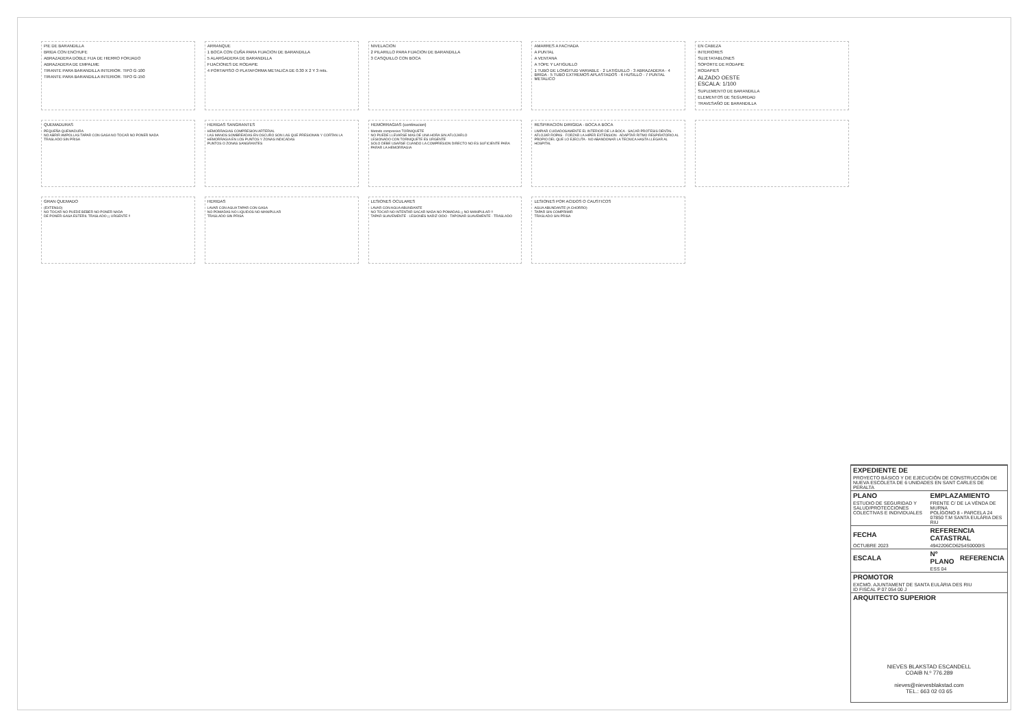PIE DE BARANDILLA
BRIDA CON ENCHUFE
ABRAZADERA DOBLE FIJA DE HIERRO FORJADO
ABRAZADERA DE EMPALME
TIRANTE PARA BARANDILLA INTERIOR. TIPO G-100
TIRANTE PARA BARANDILLA INTERIOR. TIPO G-150
ARRANQUE
1 BOCA CON CUÑA PARA FIJACION DE BARANDILLA
5 ALARGADERA DE BARANDILLA
FIJACIONES DE RODAPIE
4 PORTAPISO O PLATAFORMA METALICA DE 0.30 X 2 Y 3 mts.
NIVELACION
2 PILARILLO PARA FIJACION DE BARANDILLA
3 CASQUILLO CON BOCA
AMARRES A FACHADA
A PUNTAL
A VENTANA
A TOPE Y LATIGUILLO
1 TUBO DE LONGITUD VARIABLE · 2 LATIGUILLO · 3 ABRAZADERA · 4 BRIDA · 5 TUBO EXTREMOS APLASTADOS · 6 HUSILLO · 7 PUNTAL METALICO
EN CABEZA
INTERIORES
SUJETATABLONES
SOPORTE DE RODAPIE
RODAPIES
ALZADO OESTE
ESCALA: 1/100
SUPLEMENTO DE BARANDILLA
ELEMENTOS DE SEGURIDAD
TRAVESAÑO DE BARANDILLA
QUEMADURAS
PEQUEÑA QUEMADURA
NO ABRIR AMPOLLAS TAPAR CON GASA NO TOCAR NO PONER NADA
TRASLADO SIN PRISA
HERIDAS SANGRANTES
HEMORRAGIAS COMPRESION ARTERIAL
LAS MANOS SOMBREADAS EN OSCURO SON LAS QUE PRESIONAN Y CORTAN LA HEMORRAGIA EN LOS PUNTOS Y ZONAS INDICADAS
PUNTOS O ZONAS SANGRANTES
HEMORRAGIAS (continucion)
Metodo compresivo TORNIQUETE
NO PUEDE LLEVARSE MAS DE UNA HORA SIN AFLOJARLO
LESIONADO CON TORNIQUETE ES URGENTE
SOLO DEBE USARSE CUANDO LA COMPRESION DIRECTO NO ES SUFICIENTE PARA PARAR LA HEMORRAGIA
RESPIRACION DIRIGIDA - BOCA A BOCA
LIMPIAR CUIDADOSAMENTE EL INTERIOR DE LA BOCA · SACAR PROTESIS DENTAL · AFLOJAR ROPAS · FORZAR LA HIPER EXTENSION · ADAPTAR RITMO RESPIRATORIO AL PROPIO DEL QUE LO EJECUTA · NO ABANDONAR LA TECNICA HASTA LLEGAR AL HOSPITAL
GRAN QUEMADO
(EXTENSO)
NO TOCAR NO PUEDE BEBER NO PONER NADA
DE PONER-GASA ESTERIL TRASLADO ¡¡ URGENTE !!
HERIDAS
LAVAR CON AGUA TAPAR CON GASA
NO POMADAS NO LIQUIDOS NO MANIPULAR
TRASLADO SIN PRISA
LESIONES OCULARES
LAVAR CON AGUA ABUNDANTE
NO TOCAR NO INTENTAR SACAR NADA NO POMADAS ¡¡ NO MANIPULAR !!
TAPAR SUAVEMENTE · LESIONES NARIZ OIDO · TAPONAR SUAVEMENTE - TRASLADO
LESIONES POR ACIDOS O CAUSTICOS
AGUA ABUNDANTE (A CHORRO)
TAPAR SIN COMPRIMIR
TRASLADO SIN PRISA
| EXPEDIENTE DE | | |
| --- | --- | --- |
| PROYECTO BÁSICO Y DE EJECUCIÓN DE CONSTRUCCIÓN DE NUEVA ESCOLETA DE 6 UNIDADES EN SANT CARLES DE PERALTA | | |
| PLANO | EMPLAZAMIENTO | |
| ESTUDIO DE SEGURIDAD Y SALUD/PROTECCIONES COLECTIVAS E INDIVIDUALES | FRENTE C/ DE LA VÉNDA DE MURNA POLÍGONO 8 - PARCELA 24 07850 T.M SANTA EULÀRIA DES RIU | |
| FECHA | REFERENCIA CATASTRAL | |
| OCTUBRE 2023 | 4942206CD6254S0000IS | |
| ESCALA | Nº PLANO | REFERENCIA |
| | ESS 04 | |
| PROMOTOR | | |
| EXCMO. AJUNTAMENT DE SANTA EULÀRIA DES RIU ID FISCAL P 07 054 00 J | | |
| ARQUITECTO SUPERIOR | | |
NIEVES BLAKSTAD ESCANDELL
COAIB N.º 776.289
nieves@nievesblakstad.com
TEL.: 663 02 03 65